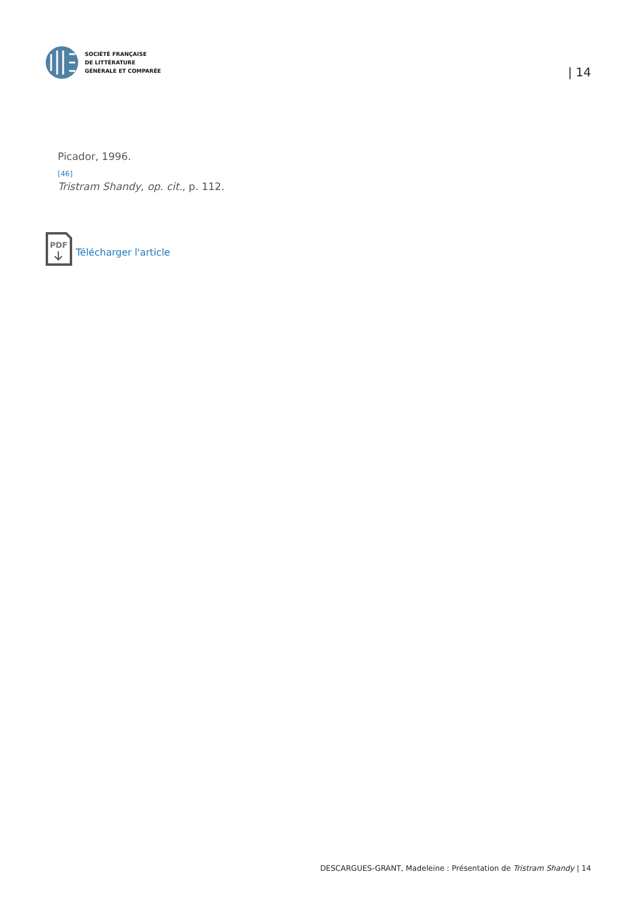SOCIÉTÉ FRANÇAISE
DE LITTÉRATURE
GÉNÉRALE ET COMPARÉE
| 14
Picador, 1996.
[46]
Tristram Shandy, op. cit., p. 112.
PDF
Télécharger l'article
DESCARGUES-GRANT, Madeleine : Présentation de Tristram Shandy | 14